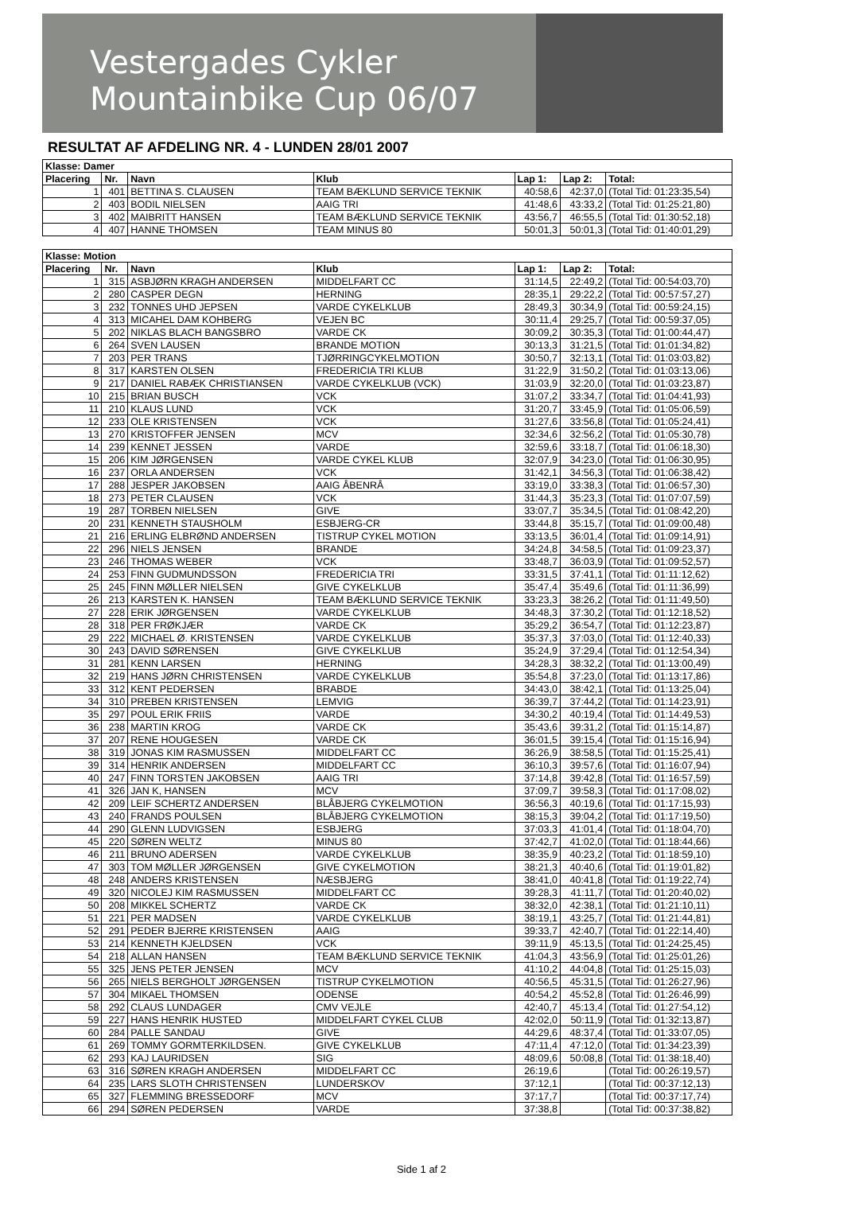Vestergades Cykler
Mountainbike Cup 06/07
RESULTAT AF AFDELING NR. 4 - LUNDEN 28/01 2007
| Klasse: Damer | | | | | | |
| --- | --- | --- | --- | --- | --- | --- |
| Placering | Nr. | Navn | Klub | Lap 1: | Lap 2: | Total: |
| 1 | 401 | BETTINA S. CLAUSEN | TEAM BÆKLUND SERVICE TEKNIK | 40:58,6 | 42:37,0 | (Total Tid: 01:23:35,54) |
| 2 | 403 | BODIL NIELSEN | AAIG TRI | 41:48,6 | 43:33,2 | (Total Tid: 01:25:21,80) |
| 3 | 402 | MAIBRITT HANSEN | TEAM BÆKLUND SERVICE TEKNIK | 43:56,7 | 46:55,5 | (Total Tid: 01:30:52,18) |
| 4 | 407 | HANNE THOMSEN | TEAM MINUS 80 | 50:01,3 | 50:01,3 | (Total Tid: 01:40:01,29) |
| Klasse: Motion | | | | | | |
| Placering | Nr. | Navn | Klub | Lap 1: | Lap 2: | Total: |
| 1 | 315 | ASBJØRN KRAGH ANDERSEN | MIDDELFART CC | 31:14,5 | 22:49,2 | (Total Tid: 00:54:03,70) |
| 2 | 280 | CASPER DEGN | HERNING | 28:35,1 | 29:22,2 | (Total Tid: 00:57:57,27) |
| 3 | 232 | TONNES UHD JEPSEN | VARDE CYKELKLUB | 28:49,3 | 30:34,9 | (Total Tid: 00:59:24,15) |
| 4 | 313 | MICAHEL DAM KOHBERG | VEJEN BC | 30:11,4 | 29:25,7 | (Total Tid: 00:59:37,05) |
| 5 | 202 | NIKLAS BLACH BANGSBRO | VARDE CK | 30:09,2 | 30:35,3 | (Total Tid: 01:00:44,47) |
| 6 | 264 | SVEN LAUSEN | BRANDE MOTION | 30:13,3 | 31:21,5 | (Total Tid: 01:01:34,82) |
| 7 | 203 | PER TRANS | TJØRRINGCYKELMOTION | 30:50,7 | 32:13,1 | (Total Tid: 01:03:03,82) |
| 8 | 317 | KARSTEN OLSEN | FREDERICIA TRI KLUB | 31:22,9 | 31:50,2 | (Total Tid: 01:03:13,06) |
| 9 | 217 | DANIEL RABÆK CHRISTIANSEN | VARDE CYKELKLUB (VCK) | 31:03,9 | 32:20,0 | (Total Tid: 01:03:23,87) |
| 10 | 215 | BRIAN BUSCH | VCK | 31:07,2 | 33:34,7 | (Total Tid: 01:04:41,93) |
| 11 | 210 | KLAUS LUND | VCK | 31:20,7 | 33:45,9 | (Total Tid: 01:05:06,59) |
| 12 | 233 | OLE KRISTENSEN | VCK | 31:27,6 | 33:56,8 | (Total Tid: 01:05:24,41) |
| 13 | 270 | KRISTOFFER JENSEN | MCV | 32:34,6 | 32:56,2 | (Total Tid: 01:05:30,78) |
| 14 | 239 | KENNET JESSEN | VARDE | 32:59,6 | 33:18,7 | (Total Tid: 01:06:18,30) |
| 15 | 206 | KIM JØRGENSEN | VARDE CYKEL KLUB | 32:07,9 | 34:23,0 | (Total Tid: 01:06:30,95) |
| 16 | 237 | ORLA ANDERSEN | VCK | 31:42,1 | 34:56,3 | (Total Tid: 01:06:38,42) |
| 17 | 288 | JESPER JAKOBSEN | AAIG ÅBENRÅ | 33:19,0 | 33:38,3 | (Total Tid: 01:06:57,30) |
| 18 | 273 | PETER CLAUSEN | VCK | 31:44,3 | 35:23,3 | (Total Tid: 01:07:07,59) |
| 19 | 287 | TORBEN NIELSEN | GIVE | 33:07,7 | 35:34,5 | (Total Tid: 01:08:42,20) |
| 20 | 231 | KENNETH STAUSHOLM | ESBJERG-CR | 33:44,8 | 35:15,7 | (Total Tid: 01:09:00,48) |
| 21 | 216 | ERLING ELBRØND ANDERSEN | TISTRUP CYKEL MOTION | 33:13,5 | 36:01,4 | (Total Tid: 01:09:14,91) |
| 22 | 296 | NIELS JENSEN | BRANDE | 34:24,8 | 34:58,5 | (Total Tid: 01:09:23,37) |
| 23 | 246 | THOMAS WEBER | VCK | 33:48,7 | 36:03,9 | (Total Tid: 01:09:52,57) |
| 24 | 253 | FINN GUDMUNDSSON | FREDERICIA TRI | 33:31,5 | 37:41,1 | (Total Tid: 01:11:12,62) |
| 25 | 245 | FINN MØLLER NIELSEN | GIVE CYKELKLUB | 35:47,4 | 35:49,6 | (Total Tid: 01:11:36,99) |
| 26 | 213 | KARSTEN K. HANSEN | TEAM BÆKLUND SERVICE TEKNIK | 33:23,3 | 38:26,2 | (Total Tid: 01:11:49,50) |
| 27 | 228 | ERIK JØRGENSEN | VARDE CYKELKLUB | 34:48,3 | 37:30,2 | (Total Tid: 01:12:18,52) |
| 28 | 318 | PER FRØKJÆR | VARDE CK | 35:29,2 | 36:54,7 | (Total Tid: 01:12:23,87) |
| 29 | 222 | MICHAEL Ø. KRISTENSEN | VARDE CYKELKLUB | 35:37,3 | 37:03,0 | (Total Tid: 01:12:40,33) |
| 30 | 243 | DAVID SØRENSEN | GIVE CYKELKLUB | 35:24,9 | 37:29,4 | (Total Tid: 01:12:54,34) |
| 31 | 281 | KENN LARSEN | HERNING | 34:28,3 | 38:32,2 | (Total Tid: 01:13:00,49) |
| 32 | 219 | HANS JØRN CHRISTENSEN | VARDE CYKELKLUB | 35:54,8 | 37:23,0 | (Total Tid: 01:13:17,86) |
| 33 | 312 | KENT PEDERSEN | BRABDE | 34:43,0 | 38:42,1 | (Total Tid: 01:13:25,04) |
| 34 | 310 | PREBEN KRISTENSEN | LEMVIG | 36:39,7 | 37:44,2 | (Total Tid: 01:14:23,91) |
| 35 | 297 | POUL ERIK FRIIS | VARDE | 34:30,2 | 40:19,4 | (Total Tid: 01:14:49,53) |
| 36 | 238 | MARTIN KROG | VARDE CK | 35:43,6 | 39:31,2 | (Total Tid: 01:15:14,87) |
| 37 | 207 | RENE HOUGESEN | VARDE CK | 36:01,5 | 39:15,4 | (Total Tid: 01:15:16,94) |
| 38 | 319 | JONAS KIM RASMUSSEN | MIDDELFART CC | 36:26,9 | 38:58,5 | (Total Tid: 01:15:25,41) |
| 39 | 314 | HENRIK ANDERSEN | MIDDELFART CC | 36:10,3 | 39:57,6 | (Total Tid: 01:16:07,94) |
| 40 | 247 | FINN TORSTEN JAKOBSEN | AAIG TRI | 37:14,8 | 39:42,8 | (Total Tid: 01:16:57,59) |
| 41 | 326 | JAN K, HANSEN | MCV | 37:09,7 | 39:58,3 | (Total Tid: 01:17:08,02) |
| 42 | 209 | LEIF SCHERTZ ANDERSEN | BLÅBJERG CYKELMOTION | 36:56,3 | 40:19,6 | (Total Tid: 01:17:15,93) |
| 43 | 240 | FRANDS POULSEN | BLÅBJERG CYKELMOTION | 38:15,3 | 39:04,2 | (Total Tid: 01:17:19,50) |
| 44 | 290 | GLENN LUDVIGSEN | ESBJERG | 37:03,3 | 41:01,4 | (Total Tid: 01:18:04,70) |
| 45 | 220 | SØREN WELTZ | MINUS 80 | 37:42,7 | 41:02,0 | (Total Tid: 01:18:44,66) |
| 46 | 211 | BRUNO ADERSEN | VARDE CYKELKLUB | 38:35,9 | 40:23,2 | (Total Tid: 01:18:59,10) |
| 47 | 303 | TOM MØLLER JØRGENSEN | GIVE CYKELMOTION | 38:21,3 | 40:40,6 | (Total Tid: 01:19:01,82) |
| 48 | 248 | ANDERS KRISTENSEN | NÆSBJERG | 38:41,0 | 40:41,8 | (Total Tid: 01:19:22,74) |
| 49 | 320 | NICOLEJ KIM RASMUSSEN | MIDDELFART CC | 39:28,3 | 41:11,7 | (Total Tid: 01:20:40,02) |
| 50 | 208 | MIKKEL SCHERTZ | VARDE CK | 38:32,0 | 42:38,1 | (Total Tid: 01:21:10,11) |
| 51 | 221 | PER MADSEN | VARDE CYKELKLUB | 38:19,1 | 43:25,7 | (Total Tid: 01:21:44,81) |
| 52 | 291 | PEDER BJERRE KRISTENSEN | AAIG | 39:33,7 | 42:40,7 | (Total Tid: 01:22:14,40) |
| 53 | 214 | KENNETH KJELDSEN | VCK | 39:11,9 | 45:13,5 | (Total Tid: 01:24:25,45) |
| 54 | 218 | ALLAN HANSEN | TEAM BÆKLUND SERVICE TEKNIK | 41:04,3 | 43:56,9 | (Total Tid: 01:25:01,26) |
| 55 | 325 | JENS PETER JENSEN | MCV | 41:10,2 | 44:04,8 | (Total Tid: 01:25:15,03) |
| 56 | 265 | NIELS BERGHOLT JØRGENSEN | TISTRUP CYKELMOTION | 40:56,5 | 45:31,5 | (Total Tid: 01:26:27,96) |
| 57 | 304 | MIKAEL THOMSEN | ODENSE | 40:54,2 | 45:52,8 | (Total Tid: 01:26:46,99) |
| 58 | 292 | CLAUS LUNDAGER | CMV VEJLE | 42:40,7 | 45:13,4 | (Total Tid: 01:27:54,12) |
| 59 | 227 | HANS HENRIK HUSTED | MIDDELFART CYKEL CLUB | 42:02,0 | 50:11,9 | (Total Tid: 01:32:13,87) |
| 60 | 284 | PALLE SANDAU | GIVE | 44:29,6 | 48:37,4 | (Total Tid: 01:33:07,05) |
| 61 | 269 | TOMMY GORMTERKILDSEN. | GIVE CYKELKLUB | 47:11,4 | 47:12,0 | (Total Tid: 01:34:23,39) |
| 62 | 293 | KAJ LAURIDSEN | SIG | 48:09,6 | 50:08,8 | (Total Tid: 01:38:18,40) |
| 63 | 316 | SØREN KRAGH ANDERSEN | MIDDELFART CC | 26:19,6 | | (Total Tid: 00:26:19,57) |
| 64 | 235 | LARS SLOTH CHRISTENSEN | LUNDERSKOV | 37:12,1 | | (Total Tid: 00:37:12,13) |
| 65 | 327 | FLEMMING BRESSEDORF | MCV | 37:17,7 | | (Total Tid: 00:37:17,74) |
| 66 | 294 | SØREN PEDERSEN | VARDE | 37:38,8 | | (Total Tid: 00:37:38,82) |
Side 1 af 2